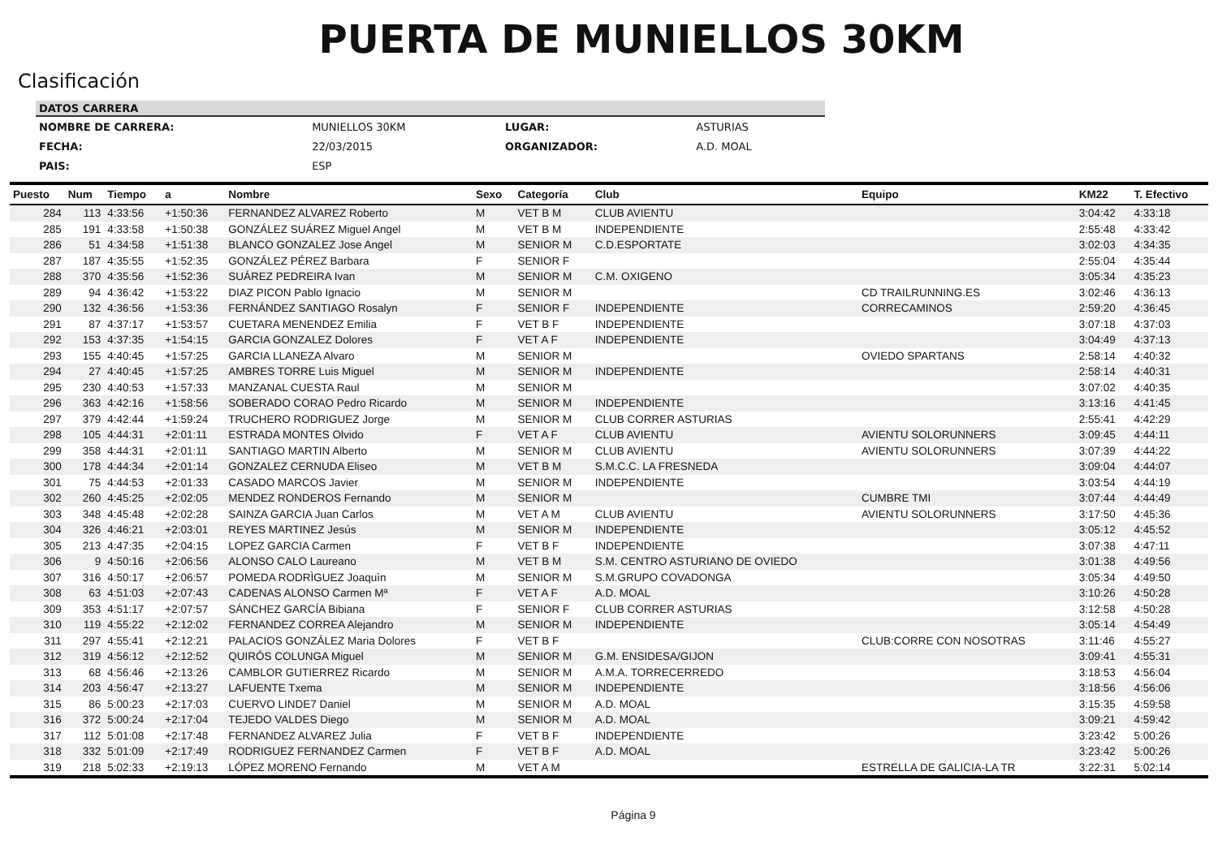PUERTA DE MUNIELLOS 30KM
Clasificación
| DATOS CARRERA | | | | |
| NOMBRE DE CARRERA: | MUNIELLOS 30KM | LUGAR: | ASTURIAS | |
| FECHA: | 22/03/2015 | ORGANIZADOR: | A.D. MOAL | |
| PAIS: | ESP | | | |
| Puesto | Num | Tiempo | a | Nombre | Sexo | Categoría | Club | Equipo | KM22 | T. Efectivo |
| --- | --- | --- | --- | --- | --- | --- | --- | --- | --- | --- |
| 284 | 113 | 4:33:56 | +1:50:36 | FERNANDEZ ALVAREZ Roberto | M | VET B M | CLUB AVIENTU | | 3:04:42 | 4:33:18 |
| 285 | 191 | 4:33:58 | +1:50:38 | GONZÁLEZ SUÁREZ Miguel Angel | M | VET B M | INDEPENDIENTE | | 2:55:48 | 4:33:42 |
| 286 | 51 | 4:34:58 | +1:51:38 | BLANCO GONZALEZ Jose Angel | M | SENIOR M | C.D.ESPORTATE | | 3:02:03 | 4:34:35 |
| 287 | 187 | 4:35:55 | +1:52:35 | GONZÁLEZ PÉREZ Barbara | F | SENIOR F | | | 2:55:04 | 4:35:44 |
| 288 | 370 | 4:35:56 | +1:52:36 | SUÁREZ PEDREIRA Ivan | M | SENIOR M | C.M. OXIGENO | | 3:05:34 | 4:35:23 |
| 289 | 94 | 4:36:42 | +1:53:22 | DIAZ PICON Pablo Ignacio | M | SENIOR M | | CD TRAILRUNNING.ES | 3:02:46 | 4:36:13 |
| 290 | 132 | 4:36:56 | +1:53:36 | FERNÁNDEZ SANTIAGO Rosalyn | F | SENIOR F | INDEPENDIENTE | CORRECAMINOS | 2:59:20 | 4:36:45 |
| 291 | 87 | 4:37:17 | +1:53:57 | CUETARA MENENDEZ Emilia | F | VET B F | INDEPENDIENTE | | 3:07:18 | 4:37:03 |
| 292 | 153 | 4:37:35 | +1:54:15 | GARCIA GONZALEZ Dolores | F | VET A F | INDEPENDIENTE | | 3:04:49 | 4:37:13 |
| 293 | 155 | 4:40:45 | +1:57:25 | GARCIA LLANEZA Alvaro | M | SENIOR M | | OVIEDO SPARTANS | 2:58:14 | 4:40:32 |
| 294 | 27 | 4:40:45 | +1:57:25 | AMBRES TORRE Luis Miguel | M | SENIOR M | INDEPENDIENTE | | 2:58:14 | 4:40:31 |
| 295 | 230 | 4:40:53 | +1:57:33 | MANZANAL CUESTA Raul | M | SENIOR M | | | 3:07:02 | 4:40:35 |
| 296 | 363 | 4:42:16 | +1:58:56 | SOBERADO CORAO Pedro Ricardo | M | SENIOR M | INDEPENDIENTE | | 3:13:16 | 4:41:45 |
| 297 | 379 | 4:42:44 | +1:59:24 | TRUCHERO RODRIGUEZ Jorge | M | SENIOR M | CLUB CORRER ASTURIAS | | 2:55:41 | 4:42:29 |
| 298 | 105 | 4:44:31 | +2:01:11 | ESTRADA MONTES Olvido | F | VET A F | CLUB AVIENTU | AVIENTU SOLORUNNERS | 3:09:45 | 4:44:11 |
| 299 | 358 | 4:44:31 | +2:01:11 | SANTIAGO MARTIN Alberto | M | SENIOR M | CLUB AVIENTU | AVIENTU SOLORUNNERS | 3:07:39 | 4:44:22 |
| 300 | 178 | 4:44:34 | +2:01:14 | GONZALEZ CERNUDA Eliseo | M | VET B M | S.M.C.C. LA FRESNEDA | | 3:09:04 | 4:44:07 |
| 301 | 75 | 4:44:53 | +2:01:33 | CASADO MARCOS Javier | M | SENIOR M | INDEPENDIENTE | | 3:03:54 | 4:44:19 |
| 302 | 260 | 4:45:25 | +2:02:05 | MENDEZ RONDEROS Fernando | M | SENIOR M | | CUMBRE TMI | 3:07:44 | 4:44:49 |
| 303 | 348 | 4:45:48 | +2:02:28 | SAINZA GARCIA Juan Carlos | M | VET A M | CLUB AVIENTU | AVIENTU SOLORUNNERS | 3:17:50 | 4:45:36 |
| 304 | 326 | 4:46:21 | +2:03:01 | REYES MARTINEZ Jesús | M | SENIOR M | INDEPENDIENTE | | 3:05:12 | 4:45:52 |
| 305 | 213 | 4:47:35 | +2:04:15 | LOPEZ GARCIA Carmen | F | VET B F | INDEPENDIENTE | | 3:07:38 | 4:47:11 |
| 306 | 9 | 4:50:16 | +2:06:56 | ALONSO CALO Laureano | M | VET B M | S.M. CENTRO ASTURIANO DE OVIEDO | | 3:01:38 | 4:49:56 |
| 307 | 316 | 4:50:17 | +2:06:57 | POMEDA RODRÌGUEZ Joaquìn | M | SENIOR M | S.M.GRUPO COVADONGA | | 3:05:34 | 4:49:50 |
| 308 | 63 | 4:51:03 | +2:07:43 | CADENAS ALONSO Carmen Mª | F | VET A F | A.D. MOAL | | 3:10:26 | 4:50:28 |
| 309 | 353 | 4:51:17 | +2:07:57 | SÁNCHEZ GARCÍA Bibiana | F | SENIOR F | CLUB CORRER ASTURIAS | | 3:12:58 | 4:50:28 |
| 310 | 119 | 4:55:22 | +2:12:02 | FERNANDEZ CORREA Alejandro | M | SENIOR M | INDEPENDIENTE | | 3:05:14 | 4:54:49 |
| 311 | 297 | 4:55:41 | +2:12:21 | PALACIOS GONZÁLEZ Maria Dolores | F | VET B F | | CLUB:CORRE CON NOSOTRAS | 3:11:46 | 4:55:27 |
| 312 | 319 | 4:56:12 | +2:12:52 | QUIRÓS COLUNGA Miguel | M | SENIOR M | G.M. ENSIDESA/GIJON | | 3:09:41 | 4:55:31 |
| 313 | 68 | 4:56:46 | +2:13:26 | CAMBLOR GUTIERREZ Ricardo | M | SENIOR M | A.M.A. TORRECERREDO | | 3:18:53 | 4:56:04 |
| 314 | 203 | 4:56:47 | +2:13:27 | LAFUENTE Txema | M | SENIOR M | INDEPENDIENTE | | 3:18:56 | 4:56:06 |
| 315 | 86 | 5:00:23 | +2:17:03 | CUERVO LINDE7 Daniel | M | SENIOR M | A.D. MOAL | | 3:15:35 | 4:59:58 |
| 316 | 372 | 5:00:24 | +2:17:04 | TEJEDO VALDES Diego | M | SENIOR M | A.D. MOAL | | 3:09:21 | 4:59:42 |
| 317 | 112 | 5:01:08 | +2:17:48 | FERNANDEZ ALVAREZ Julia | F | VET B F | INDEPENDIENTE | | 3:23:42 | 5:00:26 |
| 318 | 332 | 5:01:09 | +2:17:49 | RODRIGUEZ FERNANDEZ Carmen | F | VET B F | A.D. MOAL | | 3:23:42 | 5:00:26 |
| 319 | 218 | 5:02:33 | +2:19:13 | LÓPEZ MORENO Fernando | M | VET A M | | ESTRELLA DE GALICIA-LA TR | 3:22:31 | 5:02:14 |
Página 9